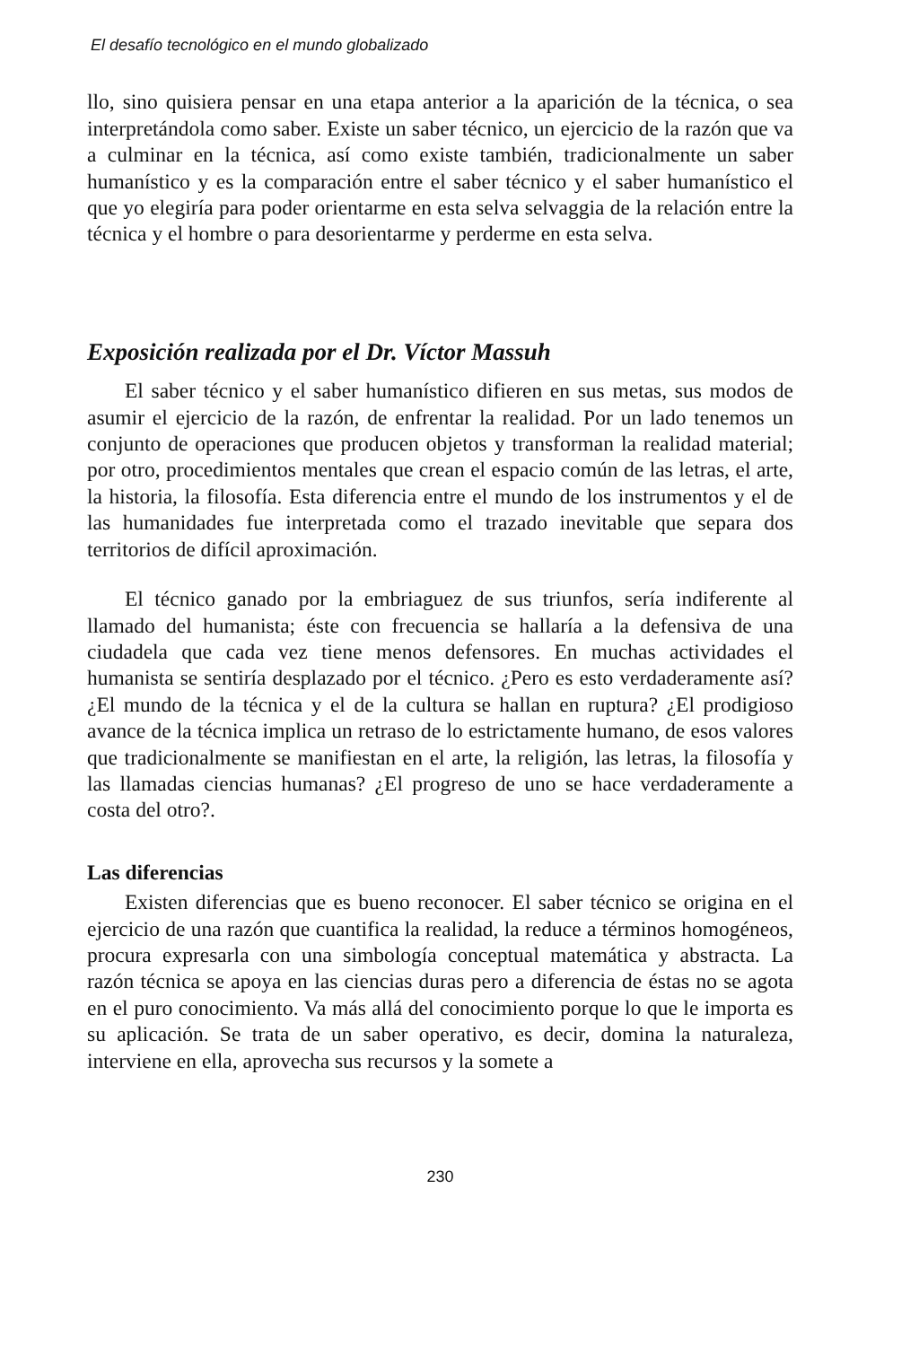El desafío tecnológico en el mundo globalizado
llo, sino quisiera pensar en una etapa anterior a la aparición de la técnica, o sea interpretándola como saber. Existe un saber técnico, un ejercicio de la razón que va a culminar en la técnica, así como existe también, tradicionalmente un saber humanístico y es la comparación entre el saber técnico y el saber humanístico el que yo elegiría para poder orientarme en esta selva selvaggia de la relación entre la técnica y el hombre o para desorientarme y perderme en esta selva.
Exposición realizada por el Dr. Víctor Massuh
El saber técnico y el saber humanístico difieren en sus metas, sus modos de asumir el ejercicio de la razón, de enfrentar la realidad. Por un lado tenemos un conjunto de operaciones que producen objetos y transforman la realidad material; por otro, procedimientos mentales que crean el espacio común de las letras, el arte, la historia, la filosofía. Esta diferencia entre el mundo de los instrumentos y el de las humanidades fue interpretada como el trazado inevitable que separa dos territorios de difícil aproximación.
El técnico ganado por la embriaguez de sus triunfos, sería indiferente al llamado del humanista; éste con frecuencia se hallaría a la defensiva de una ciudadela que cada vez tiene menos defensores. En muchas actividades el humanista se sentiría desplazado por el técnico. ¿Pero es esto verdaderamente así? ¿El mundo de la técnica y el de la cultura se hallan en ruptura? ¿El prodigioso avance de la técnica implica un retraso de lo estrictamente humano, de esos valores que tradicionalmente se manifiestan en el arte, la religión, las letras, la filosofía y las llamadas ciencias humanas? ¿El progreso de uno se hace verdaderamente a costa del otro?.
Las diferencias
Existen diferencias que es bueno reconocer. El saber técnico se origina en el ejercicio de una razón que cuantifica la realidad, la reduce a términos homogéneos, procura expresarla con una simbología conceptual matemática y abstracta. La razón técnica se apoya en las ciencias duras pero a diferencia de éstas no se agota en el puro conocimiento. Va más allá del conocimiento porque lo que le importa es su aplicación. Se trata de un saber operativo, es decir, domina la naturaleza, interviene en ella, aprovecha sus recursos y la somete a
230